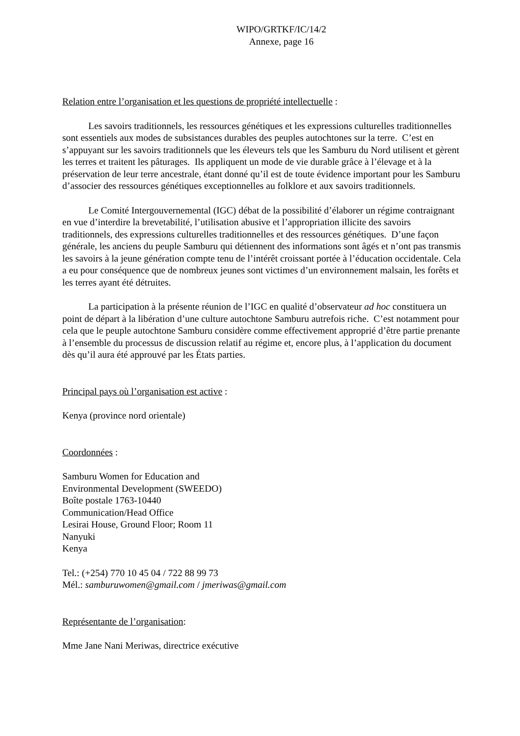WIPO/GRTKF/IC/14/2
Annexe, page 16
Relation entre l’organisation et les questions de propriété intellectuelle :
Les savoirs traditionnels, les ressources génétiques et les expressions culturelles traditionnelles sont essentiels aux modes de subsistances durables des peuples autochtones sur la terre. C’est en s’appuyant sur les savoirs traditionnels que les éleveurs tels que les Samburu du Nord utilisent et gèrent les terres et traitent les pâturages. Ils appliquent un mode de vie durable grâce à l’élevage et à la préservation de leur terre ancestrale, étant donné qu’il est de toute évidence important pour les Samburu d’associer des ressources génétiques exceptionnelles au folklore et aux savoirs traditionnels.
Le Comité Intergouvernemental (IGC) débat de la possibilité d’élaborer un régime contraignant en vue d’interdire la brevetabilité, l’utilisation abusive et l’appropriation illicite des savoirs traditionnels, des expressions culturelles traditionnelles et des ressources génétiques. D’une façon générale, les anciens du peuple Samburu qui détiennent des informations sont âgés et n’ont pas transmis les savoirs à la jeune génération compte tenu de l’intérêt croissant portée à l’éducation occidentale. Cela a eu pour conséquence que de nombreux jeunes sont victimes d’un environnement malsain, les forêts et les terres ayant été détruites.
La participation à la présente réunion de l’IGC en qualité d’observateur ad hoc constituera un point de départ à la libération d’une culture autochtone Samburu autrefois riche. C’est notamment pour cela que le peuple autochtone Samburu considère comme effectivement approprié d’être partie prenante à l’ensemble du processus de discussion relatif au régime et, encore plus, à l’application du document dès qu’il aura été approuvé par les États parties.
Principal pays où l’organisation est active :
Kenya (province nord orientale)
Coordonnées :
Samburu Women for Education and
Environmental Development (SWEEDO)
Boîte postale 1763-10440
Communication/Head Office
Lesirai House, Ground Floor; Room 11
Nanyuki
Kenya
Tel.: (+254) 770 10 45 04 / 722 88 99 73
Mél.: samburuwomen@gmail.com / jmeriwas@gmail.com
Représentante de l’organisation:
Mme Jane Nani Meriwas, directrice exécutive